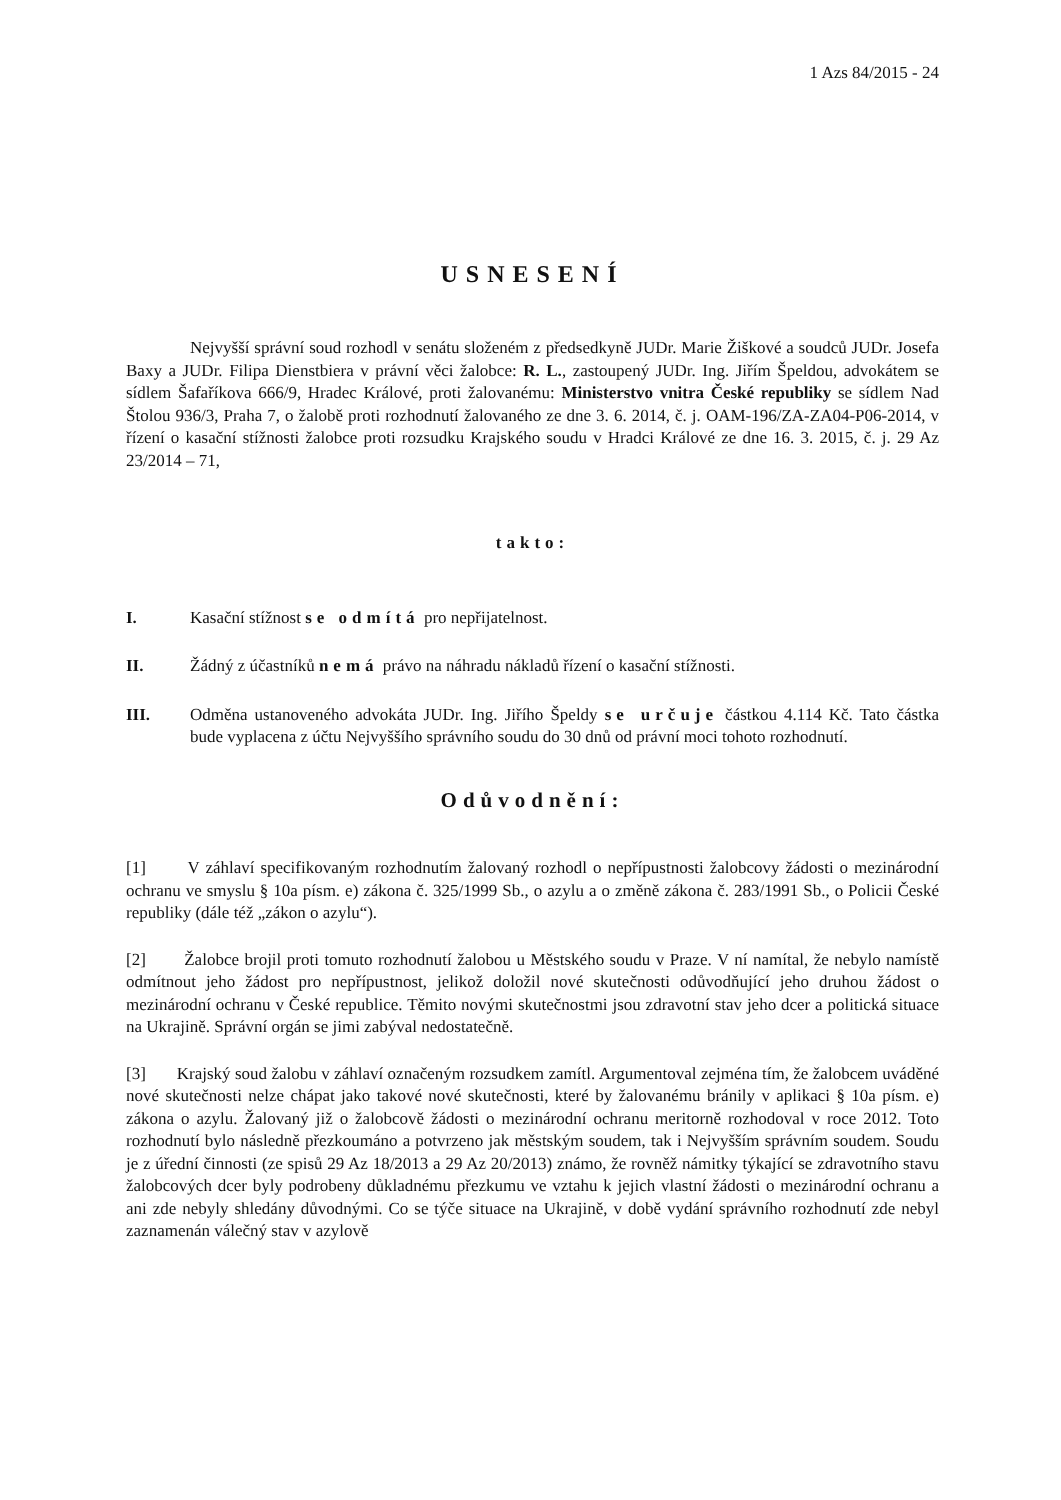1 Azs 84/2015 - 24
USNESENÍ
Nejvyšší správní soud rozhodl v senátu složeném z předsedkyně JUDr. Marie Žiškové a soudců JUDr. Josefa Baxy a JUDr. Filipa Dienstbiera v právní věci žalobce: R. L., zastoupený JUDr. Ing. Jiřím Špeldou, advokátem se sídlem Šafaříkova 666/9, Hradec Králové, proti žalovanému: Ministerstvo vnitra České republiky se sídlem Nad Štolou 936/3, Praha 7, o žalobě proti rozhodnutí žalovaného ze dne 3. 6. 2014, č. j. OAM-196/ZA-ZA04-P06-2014, v řízení o kasační stížnosti žalobce proti rozsudku Krajského soudu v Hradci Králové ze dne 16. 3. 2015, č. j. 29 Az 23/2014 – 71,
takto:
I. Kasační stížnost se odmítá pro nepřijatelnost.
II. Žádný z účastníků nemá právo na náhradu nákladů řízení o kasační stížnosti.
III. Odměna ustanoveného advokáta JUDr. Ing. Jiřího Špeldy se určuje částkou 4.114 Kč. Tato částka bude vyplacena z účtu Nejvyššího správního soudu do 30 dnů od právní moci tohoto rozhodnutí.
Odůvodnění:
[1] V záhlaví specifikovaným rozhodnutím žalovaný rozhodl o nepřípustnosti žalobcovy žádosti o mezinárodní ochranu ve smyslu § 10a písm. e) zákona č. 325/1999 Sb., o azylu a o změně zákona č. 283/1991 Sb., o Policii České republiky (dále též „zákon o azylu“).
[2] Žalobce brojil proti tomuto rozhodnutí žalobou u Městského soudu v Praze. V ní namítal, že nebylo namístě odmítnout jeho žádost pro nepřípustnost, jelikož doložil nové skutečnosti odůvodňující jeho druhou žádost o mezinárodní ochranu v České republice. Těmito novými skutečnostmi jsou zdravotní stav jeho dcer a politická situace na Ukrajině. Správní orgán se jimi zabýval nedostatečně.
[3] Krajský soud žalobu v záhlaví označeným rozsudkem zamítl. Argumentoval zejména tím, že žalobcem uváděné nové skutečnosti nelze chápat jako takové nové skutečnosti, které by žalovanému bránily v aplikaci § 10a písm. e) zákona o azylu. Žalovaný již o žalobcově žádosti o mezinárodní ochranu meritorně rozhodoval v roce 2012. Toto rozhodnutí bylo následně přezkoumáno a potvrzeno jak městským soudem, tak i Nejvyšším správním soudem. Soudu je z úřední činnosti (ze spisů 29 Az 18/2013 a 29 Az 20/2013) známo, že rovněž námitky týkající se zdravotního stavu žalobcových dcer byly podrobeny důkladnému přezkumu ve vztahu k jejich vlastní žádosti o mezinárodní ochranu a ani zde nebyly shledány důvodnými. Co se týče situace na Ukrajině, v době vydání správního rozhodnutí zde nebyl zaznamenán válečný stav v azylově